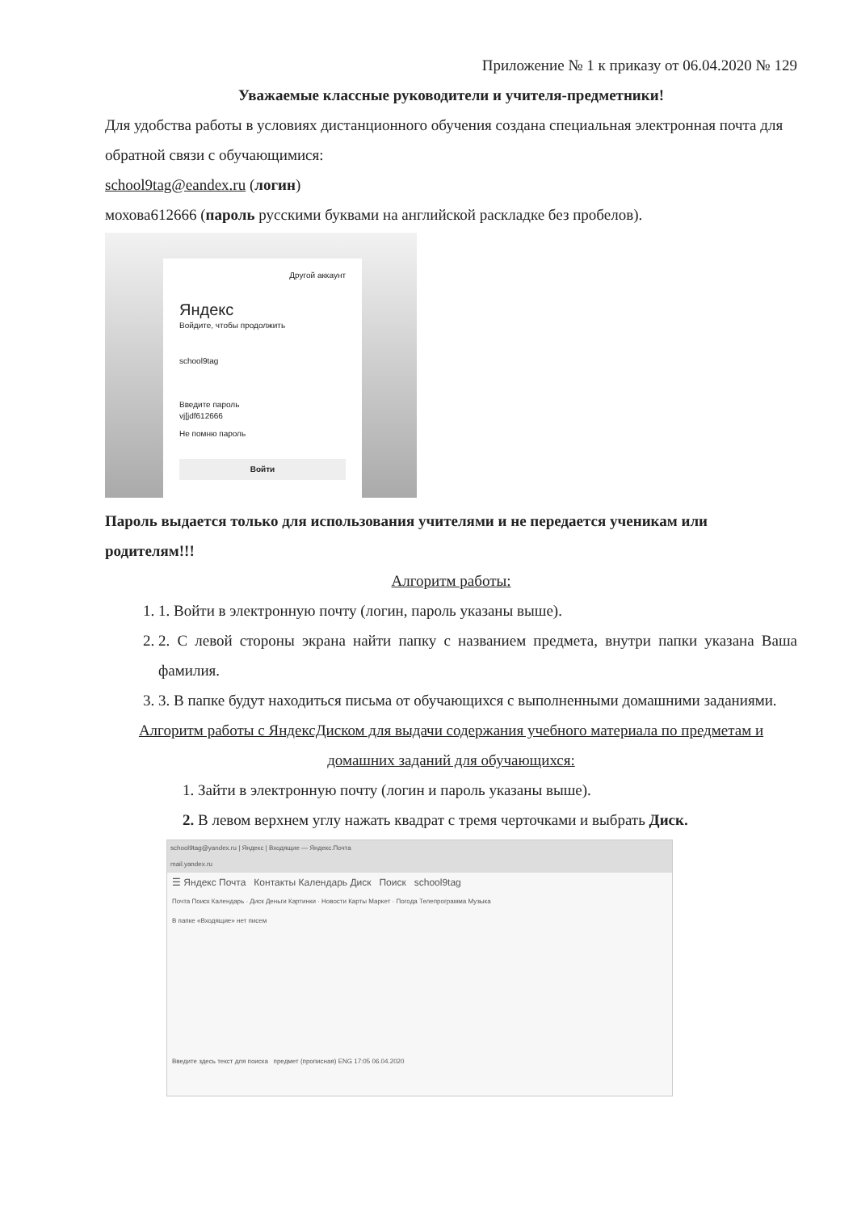Приложение № 1 к приказу от 06.04.2020 № 129
Уважаемые классные руководители и учителя-предметники!
Для удобства работы в условиях дистанционного обучения создана специальная электронная почта для обратной связи с обучающимися:
school9tag@eandex.ru (логин)
мохова612666 (пароль русскими буквами на английской раскладке без пробелов).
Другой аккаунт
Яндекс
Войдите, чтобы продолжить
school9tag
Введите пароль
vj[jdf612666
Не помню пароль
Войти
Пароль выдается только для использования учителями и не передается ученикам или родителям!!!
Алгоритм работы:
1. 1. Войти в электронную почту (логин, пароль указаны выше).
2. 2. С левой стороны экрана найти папку с названием предмета, внутри папки указана Ваша фамилия.
3. 3. В папке будут находиться письма от обучающихся с выполненными домашними заданиями.
Алгоритм работы с ЯндексДиском для выдачи содержания учебного материала по предметам и домашних заданий для обучающихся:
1. Зайти в электронную почту (логин и пароль указаны выше).
2. В левом верхнем углу нажать квадрат с тремя черточками и выбрать Диск.
school9tag@yandex.ru | Яндекс | Входящие — Яндекс.Почта
mail.yandex.ru
☰ Яндекс Почта Контакты Календарь Диск Поиск school9tag
Почта Поиск Календарь · Диск Деньги Картинки · Новости Карты Маркет · Погода Телепрограмма Музыка
В папке «Входящие» нет писем
Введите здесь текст для поиска предмет (прописная) ENG 17:05 06.04.2020